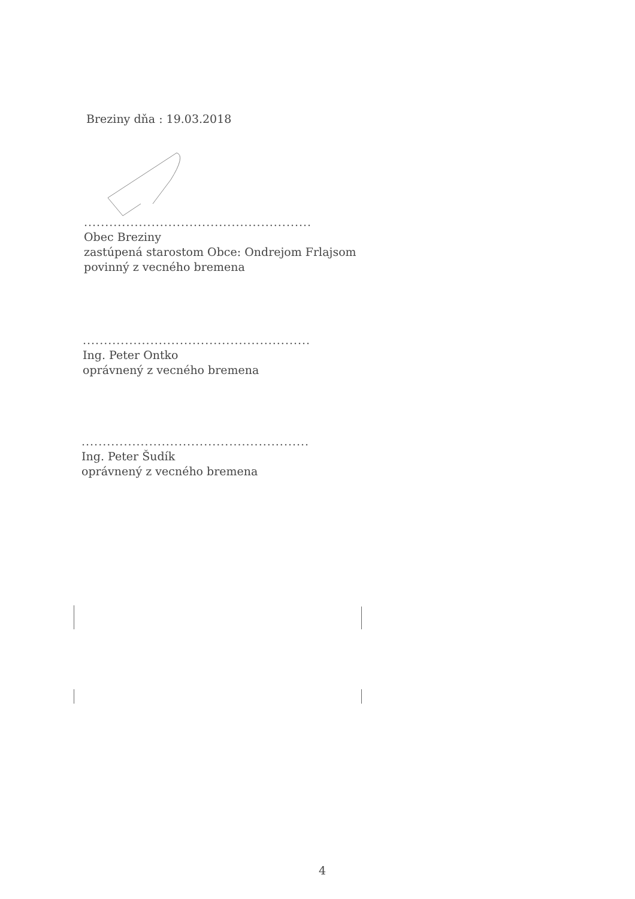Breziny dňa : 19.03.2018
......................................................
Obec Breziny
zastúpená starostom Obce: Ondrejom Frlajsom
povinný z vecného bremena
......................................................
Ing. Peter Ontko
oprávnený z vecného bremena
......................................................
Ing. Peter Šudík
oprávnený z vecného bremena
4